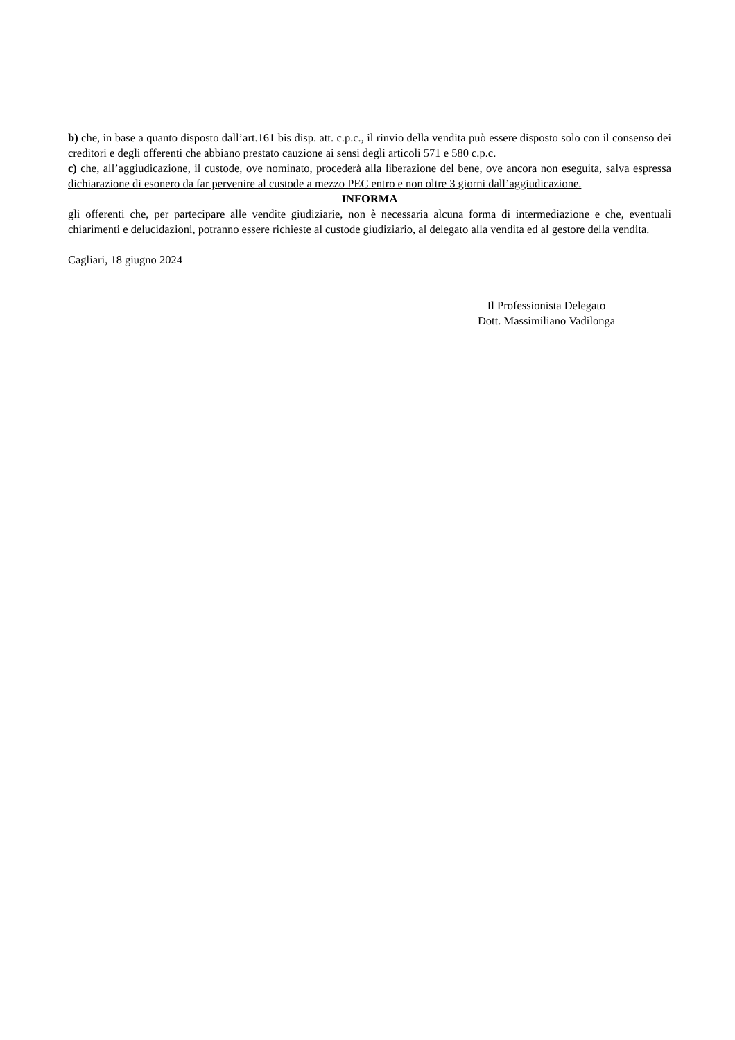b) che, in base a quanto disposto dall’art.161 bis disp. att. c.p.c., il rinvio della vendita può essere disposto solo con il consenso dei creditori e degli offerenti che abbiano prestato cauzione ai sensi degli articoli 571 e 580 c.p.c.
c) che, all’aggiudicazione, il custode, ove nominato, procederà alla liberazione del bene, ove ancora non eseguita, salva espressa dichiarazione di esonero da far pervenire al custode a mezzo PEC entro e non oltre 3 giorni dall’aggiudicazione.
INFORMA
gli offerenti che, per partecipare alle vendite giudiziarie, non è necessaria alcuna forma di intermediazione e che, eventuali chiarimenti e delucidazioni, potranno essere richieste al custode giudiziario, al delegato alla vendita ed al gestore della vendita.
Cagliari, 18 giugno 2024
Il Professionista Delegato
Dott. Massimiliano Vadilonga